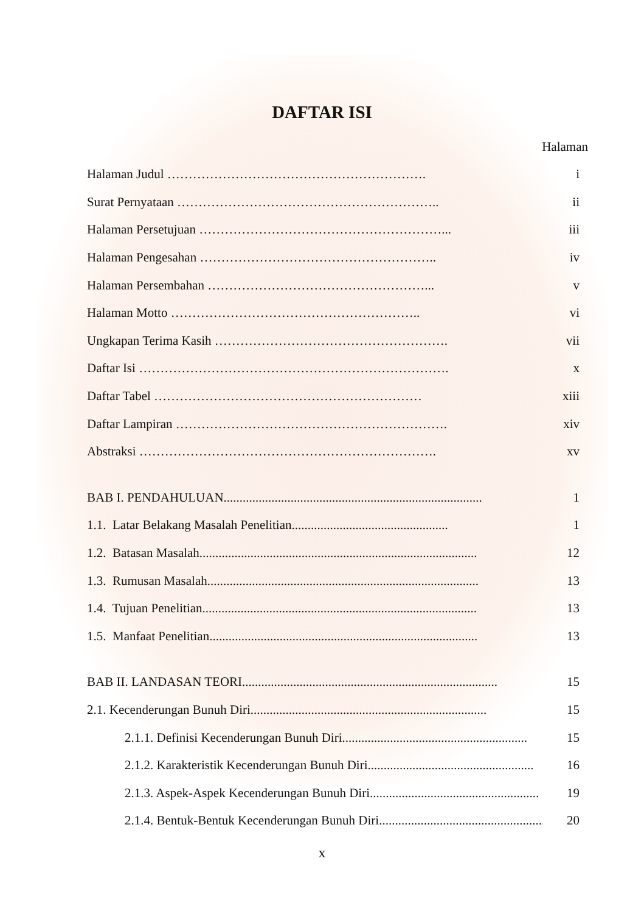DAFTAR ISI
Halaman
Halaman Judul ……………………………………………………. i
Surat Pernyataan …………………………………………………….. ii
Halaman Persetujuan …………………………………………………... iii
Halaman Pengesahan ……………………………………………….. iv
Halaman Persembahan ……………………………………………... v
Halaman Motto ………………………………………………….. vi
Ungkapan Terima Kasih ………………………………………………. vii
Daftar Isi ………………………………………………………………. x
Daftar Tabel ……………………………………………………… xiii
Daftar Lampiran ………………………………………………………. xiv
Abstraksi ……………………………………………………………. xv
BAB I. PENDAHULUAN................................................................................. 1
1.1. Latar Belakang Masalah Penelitian................................................. 1
1.2. Batasan Masalah....................................................................................... 12
1.3. Rumusan Masalah..................................................................................... 13
1.4. Tujuan Penelitian...................................................................................... 13
1.5. Manfaat Penelitian.................................................................................... 13
BAB II. LANDASAN TEORI................................................................................ 15
2.1. Kecenderungan Bunuh Diri.......................................................................... 15
2.1.1. Definisi Kecenderungan Bunuh Diri.......................................................... 15
2.1.2. Karakteristik Kecenderungan Bunuh Diri.................................................... 16
2.1.3. Aspek-Aspek Kecenderungan Bunuh Diri..................................................... 19
2.1.4. Bentuk-Bentuk Kecenderungan Bunuh Diri..................................................... 20
x